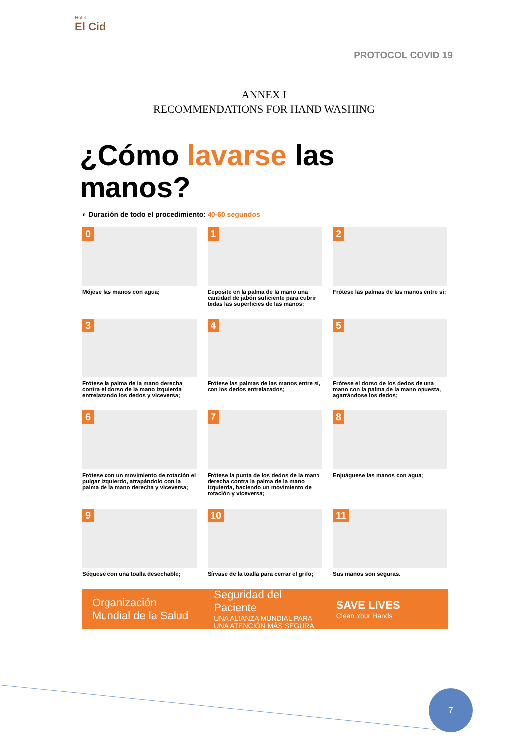Hotel
El Cid
PROTOCOL COVID 19
ANNEX I
RECOMMENDATIONS FOR HAND WASHING
¿Cómo lavarse las manos?
◐ Duración de todo el procedimiento: 40-60 segundos
0
Mójese las manos con agua;
1
Deposite en la palma de la mano una cantidad de jabón suficiente para cubrir todas las superficies de las manos;
2
Frótese las palmas de las manos entre sí;
3
Frótese la palma de la mano derecha contra el dorso de la mano izquierda entrelazando los dedos y viceversa;
4
Frótese las palmas de las manos entre sí, con los dedos entrelazados;
5
Frótese el dorso de los dedos de una mano con la palma de la mano opuesta, agarrándose los dedos;
6
Frótese con un movimiento de rotación el pulgar izquierdo, atrapándolo con la palma de la mano derecha y viceversa;
7
Frótese la punta de los dedos de la mano derecha contra la palma de la mano izquierda, haciendo un movimiento de rotación y viceversa;
8
Enjuáguese las manos con agua;
9
Séquese con una toalla desechable;
10
Sírvase de la toalla para cerrar el grifo;
11
Sus manos son seguras.
Organización Mundial de la Salud
Seguridad del Paciente
UNA ALIANZA MUNDIAL PARA UNA ATENCIÓN MÁS SEGURA
SAVE LIVES
Clean Your Hands
7